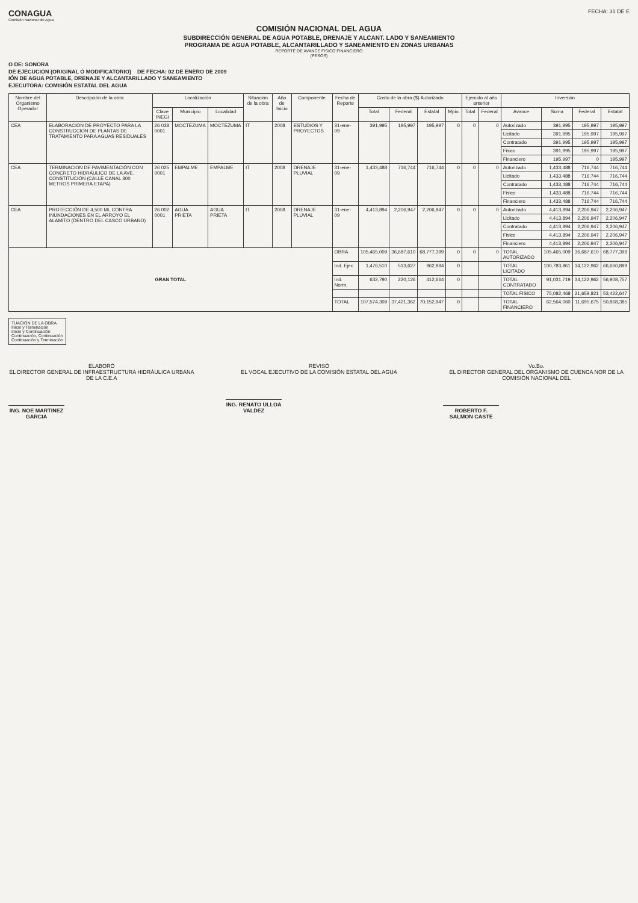CONAGUA
Comisión Nacional del Agua
FECHA: 31 DE E
COMISIÓN NACIONAL DEL AGUA
SUBDIRECCIÓN GENERAL DE AGUA POTABLE, DRENAJE Y ALCANT. LADO Y SANEAMIENTO
PROGRAMA DE AGUA POTABLE, ALCANTARILLADO Y SANEAMIENTO EN ZONAS URBANAS
REPORTE DE AVANCE FISICO FINANCIERO
(PESOS)
O DE: SONORA
DE EJECUCIÓN (ORIGINAL Ó MODIFICATORIO) DE FECHA: 02 DE ENERO DE 2009
IÓN DE AGUA POTABLE, DRENAJE Y ALCANTARILLADO Y SANEAMIENTO
EJECUTORA: COMISIÓN ESTATAL DEL AGUA
| Nombre del Organismo Operador | Descripción de la obra | Localización | | | Situación de la obra | Año de Inicio | Componente | Fecha de Reporte | Costo de la obra ($) Autorizado | | | | Ejercido al año anterior | | Inversión | | | |
| --- | --- | --- | --- | --- | --- | --- | --- | --- | --- | --- | --- | --- | --- | --- | --- | --- | --- | --- |
| | | Clave INEGI | Municipio | Localidad | | | | | Total | Federal | Estatal | Mpio. | Total | Federal | Avance | Suma | Federal | Estatal |
| CEA | ELABORACION DE PROYECTO PARA LA CONSTRUCCION DE PLANTAS DE TRATAMIENTO PARA AGUAS RESIDUALES | 26 038 0001 | MOCTEZUMA | MOCTEZUMA | IT | 2008 | ESTUDIOS Y PROYECTOS | 31-ene-09 | 391,995 | 195,997 | 195,997 | 0 | 0 | 0 | Autorizado | 391,995 | 195,997 | 195,997 |
| | | | | | | | | | | | | | | | Licitado | 391,995 | 195,997 | 195,997 |
| | | | | | | | | | | | | | | | Contratado | 391,995 | 195,997 | 195,997 |
| | | | | | | | | | | | | | | | Fisico | 391,995 | 195,997 | 195,997 |
| | | | | | | | | | | | | | | | Financiero | 195,997 | 0 | 195,997 |
| CEA | TERMINACION DE PAVIMENTACIÓN CON CONCRETO HIDRÁULICO DE LA AVE. CONSTITUCIÓN (CALLE CANAL 300 METROS PRIMERA ETAPA) | 26 025 0001 | EMPALME | EMPALME | IT | 2008 | DRENAJE PLUVIAL | 31-ene-09 | 1,433,488 | 716,744 | 716,744 | 0 | 0 | 0 | Autorizado | 1,433,488 | 716,744 | 716,744 |
| | | | | | | | | | | | | | | | Licitado | 1,433,488 | 716,744 | 716,744 |
| | | | | | | | | | | | | | | | Contratado | 1,433,488 | 716,744 | 716,744 |
| | | | | | | | | | | | | | | | Fisico | 1,433,488 | 716,744 | 716,744 |
| | | | | | | | | | | | | | | | Financiero | 1,433,488 | 716,744 | 716,744 |
| CEA | PROTECCIÓN DE 4,500 ML CONTRA INUNDACIONES EN EL ARROYO EL ALAMITO (DENTRO DEL CASCO URBANO) | 26 002 0001 | AGUA PRIETA | AGUA PRIETA | IT | 2008 | DRENAJE PLUVIAL | 31-ene-09 | 4,413,894 | 2,206,947 | 2,206,947 | 0 | 0 | 0 | Autorizado | 4,413,894 | 2,206,947 | 2,206,947 |
| | | | | | | | | | | | | | | | Licitado | 4,413,894 | 2,206,947 | 2,206,947 |
| | | | | | | | | | | | | | | | Contratado | 4,413,894 | 2,206,947 | 2,206,947 |
| | | | | | | | | | | | | | | | Fisico | 4,413,894 | 2,206,947 | 2,206,947 |
| | | | | | | | | | | | | | | | Financiero | 4,413,894 | 2,206,947 | 2,206,947 |
| GRAN TOTAL | | | | | | | | OBRA | 105,465,009 | 36,687,610 | 68,777,399 | 0 | 0 | 0 | TOTAL AUTORIZADO | 105,465,009 | 36,687,610 | 68,777,399 |
| | | | | | | | | Ind. Ejec | 1,476,510 | 513,627 | 962,884 | 0 | | | TOTAL LICITADO | 100,783,861 | 34,122,962 | 66,660,899 |
| | | | | | | | | Ind. Norm. | 632,790 | 220,126 | 412,664 | 0 | | | TOTAL CONTRATADO | 91,031,719 | 34,122,962 | 56,908,757 |
| | | | | | | | | | | | | | | | TOTAL FISICO | 75,082,468 | 21,659,821 | 53,422,647 |
| | | | | | | | | TOTAL | 107,574,309 | 37,421,362 | 70,152,947 | 0 | | | TOTAL FINANCIERO | 62,564,060 | 11,695,675 | 50,868,385 |
TUACIÓN DE LA OBRA
Inicio y Terminación
Inicio y Continuación
Continuación, Continuación
Continuación y Terminación
ELABORÓ
EL DIRECTOR GENERAL DE INFRAESTRUCTURA HIDRÁULICA URBANA DE LA C.E.A
ING. NOE MARTINEZ GARCIA
REVISÓ
EL VOCAL EJECUTIVO DE LA COMISIÓN ESTATAL DEL AGUA
ING. RENATO ULLOA VALDEZ
Vo.Bo.
EL DIRECTOR GENERAL DEL ORGANISMO DE CUENCA NOR DE LA COMISIÓN NACIONAL DEL
ROBERTO F. SALMON CASTE